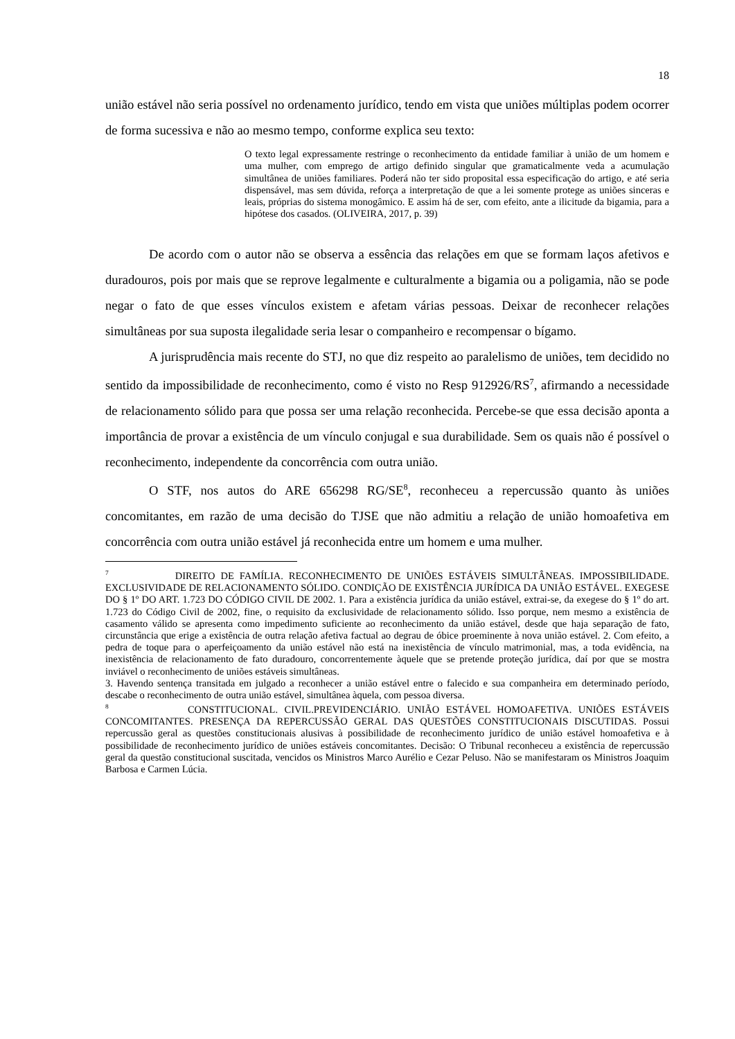18
união estável não seria possível no ordenamento jurídico, tendo em vista que uniões múltiplas podem ocorrer de forma sucessiva e não ao mesmo tempo, conforme explica seu texto:
O texto legal expressamente restringe o reconhecimento da entidade familiar à união de um homem e uma mulher, com emprego de artigo definido singular que gramaticalmente veda a acumulação simultânea de uniões familiares. Poderá não ter sido proposital essa especificação do artigo, e até seria dispensável, mas sem dúvida, reforça a interpretação de que a lei somente protege as uniões sinceras e leais, próprias do sistema monogâmico. E assim há de ser, com efeito, ante a ilicitude da bigamia, para a hipótese dos casados. (OLIVEIRA, 2017, p. 39)
De acordo com o autor não se observa a essência das relações em que se formam laços afetivos e duradouros, pois por mais que se reprove legalmente e culturalmente a bigamia ou a poligamia, não se pode negar o fato de que esses vínculos existem e afetam várias pessoas. Deixar de reconhecer relações simultâneas por sua suposta ilegalidade seria lesar o companheiro e recompensar o bígamo.
A jurisprudência mais recente do STJ, no que diz respeito ao paralelismo de uniões, tem decidido no sentido da impossibilidade de reconhecimento, como é visto no Resp 912926/RS<sup>7</sup>, afirmando a necessidade de relacionamento sólido para que possa ser uma relação reconhecida. Percebe-se que essa decisão aponta a importância de provar a existência de um vínculo conjugal e sua durabilidade. Sem os quais não é possível o reconhecimento, independente da concorrência com outra união.
O STF, nos autos do ARE 656298 RG/SE<sup>8</sup>, reconheceu a repercussão quanto às uniões concomitantes, em razão de uma decisão do TJSE que não admitiu a relação de união homoafetiva em concorrência com outra união estável já reconhecida entre um homem e uma mulher.
<sup>7</sup> DIREITO DE FAMÍLIA. RECONHECIMENTO DE UNIÕES ESTÁVEIS SIMULTÂNEAS. IMPOSSIBILIDADE. EXCLUSIVIDADE DE RELACIONAMENTO SÓLIDO. CONDIÇÃO DE EXISTÊNCIA JURÍDICA DA UNIÃO ESTÁVEL. EXEGESE DO § 1º DO ART. 1.723 DO CÓDIGO CIVIL DE 2002. 1. Para a existência jurídica da união estável, extrai-se, da exegese do § 1º do art. 1.723 do Código Civil de 2002, fine, o requisito da exclusividade de relacionamento sólido. Isso porque, nem mesmo a existência de casamento válido se apresenta como impedimento suficiente ao reconhecimento da união estável, desde que haja separação de fato, circunstância que erige a existência de outra relação afetiva factual ao degrau de óbice proeminente à nova união estável. 2. Com efeito, a pedra de toque para o aperfeiçoamento da união estável não está na inexistência de vínculo matrimonial, mas, a toda evidência, na inexistência de relacionamento de fato duradouro, concorrentemente àquele que se pretende proteção jurídica, daí por que se mostra inviável o reconhecimento de uniões estáveis simultâneas.
3. Havendo sentença transitada em julgado a reconhecer a união estável entre o falecido e sua companheira em determinado período, descabe o reconhecimento de outra união estável, simultânea àquela, com pessoa diversa.
<sup>8</sup> CONSTITUCIONAL. CIVIL.PREVIDENCIÁRIO. UNIÃO ESTÁVEL HOMOAFETIVA. UNIÕES ESTÁVEIS CONCOMITANTES. PRESENÇA DA REPERCUSSÃO GERAL DAS QUESTÕES CONSTITUCIONAIS DISCUTIDAS. Possui repercussão geral as questões constitucionais alusivas à possibilidade de reconhecimento jurídico de união estável homoafetiva e à possibilidade de reconhecimento jurídico de uniões estáveis concomitantes. Decisão: O Tribunal reconheceu a existência de repercussão geral da questão constitucional suscitada, vencidos os Ministros Marco Aurélio e Cezar Peluso. Não se manifestaram os Ministros Joaquim Barbosa e Carmen Lúcia.